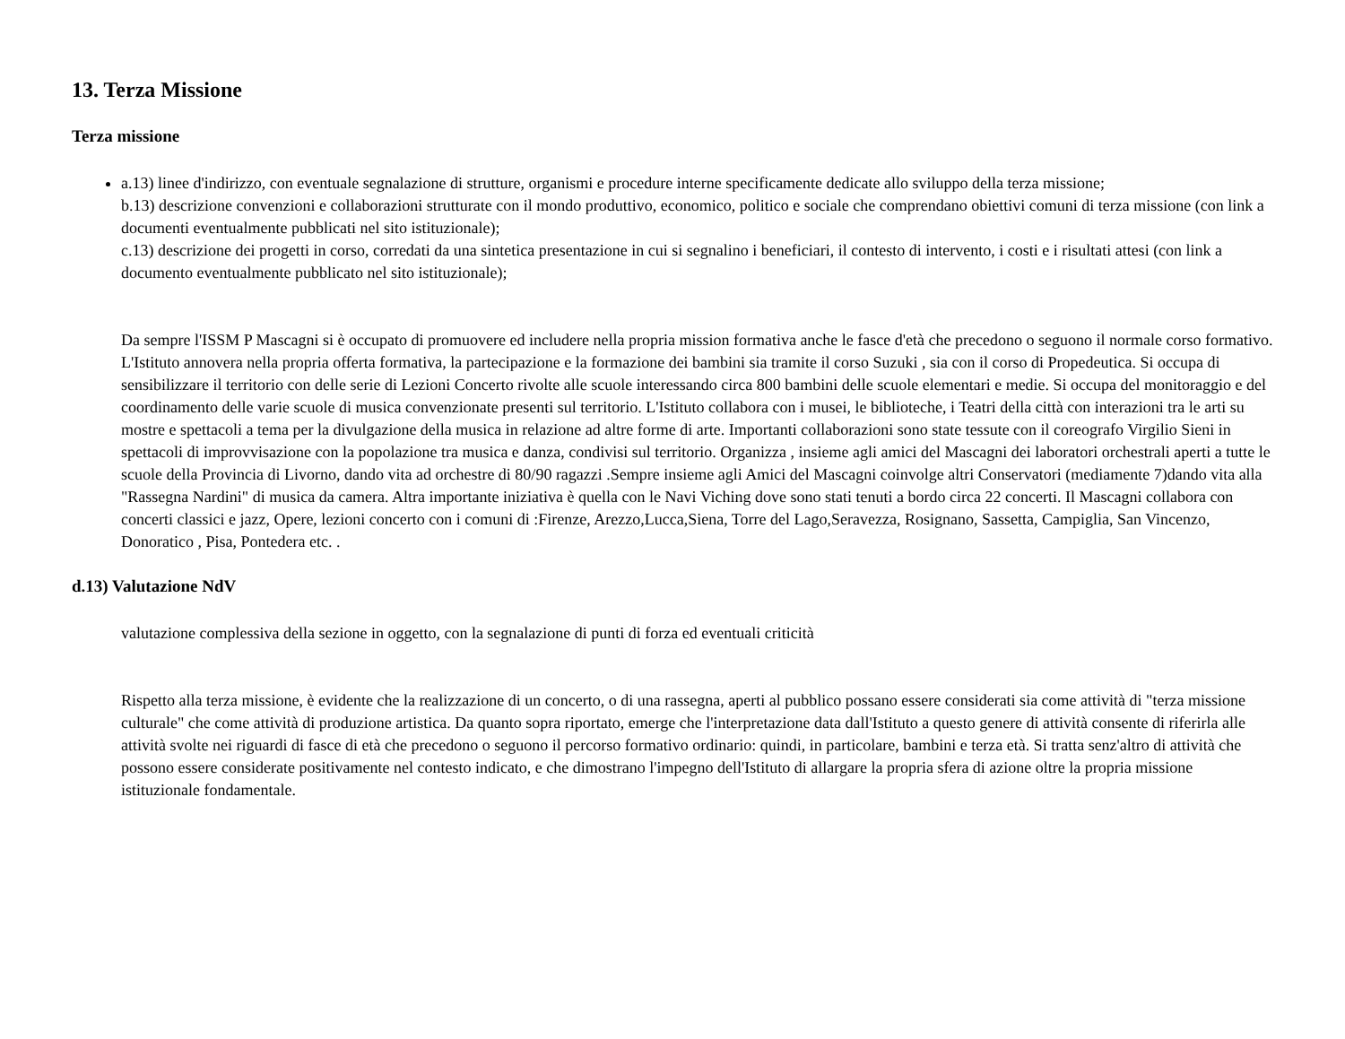13. Terza Missione
Terza missione
a.13) linee d'indirizzo, con eventuale segnalazione di strutture, organismi e procedure interne specificamente dedicate allo sviluppo della terza missione;
b.13) descrizione convenzioni e collaborazioni strutturate con il mondo produttivo, economico, politico e sociale che comprendano obiettivi comuni di terza missione (con link a documenti eventualmente pubblicati nel sito istituzionale);
c.13) descrizione dei progetti in corso, corredati da una sintetica presentazione in cui si segnalino i beneficiari, il contesto di intervento, i costi e i risultati attesi (con link a documento eventualmente pubblicato nel sito istituzionale);
Da sempre l'ISSM P Mascagni si è occupato di promuovere ed includere nella propria mission formativa anche le fasce d'età che precedono o seguono il normale corso formativo. L'Istituto annovera nella propria offerta formativa, la partecipazione e la formazione dei bambini sia tramite il corso Suzuki , sia con il corso di Propedeutica. Si occupa di sensibilizzare il territorio con delle serie di Lezioni Concerto rivolte alle scuole interessando circa 800 bambini delle scuole elementari e medie. Si occupa del monitoraggio e del coordinamento delle varie scuole di musica convenzionate presenti sul territorio. L'Istituto collabora con i musei, le biblioteche, i Teatri della città con interazioni tra le arti su mostre e spettacoli a tema per la divulgazione della musica in relazione ad altre forme di arte. Importanti collaborazioni sono state tessute con il coreografo Virgilio Sieni in spettacoli di improvvisazione con la popolazione tra musica e danza, condivisi sul territorio. Organizza , insieme agli amici del Mascagni dei laboratori orchestrali aperti a tutte le scuole della Provincia di Livorno, dando vita ad orchestre di 80/90 ragazzi .Sempre insieme agli Amici del Mascagni coinvolge altri Conservatori (mediamente 7)dando vita alla "Rassegna Nardini" di musica da camera. Altra importante iniziativa è quella con le Navi Viching dove sono stati tenuti a bordo circa 22 concerti. Il Mascagni collabora con concerti classici e jazz, Opere, lezioni concerto con i comuni di :Firenze, Arezzo,Lucca,Siena, Torre del Lago,Seravezza, Rosignano, Sassetta, Campiglia, San Vincenzo, Donoratico , Pisa, Pontedera etc. .
d.13) Valutazione NdV
valutazione complessiva della sezione in oggetto, con la segnalazione di punti di forza ed eventuali criticità
Rispetto alla terza missione, è evidente che la realizzazione di un concerto, o di una rassegna, aperti al pubblico possano essere considerati sia come attività di "terza missione culturale" che come attività di produzione artistica. Da quanto sopra riportato, emerge che l'interpretazione data dall'Istituto a questo genere di attività consente di riferirla alle attività svolte nei riguardi di fasce di età che precedono o seguono il percorso formativo ordinario: quindi, in particolare, bambini e terza età. Si tratta senz'altro di attività che possono essere considerate positivamente nel contesto indicato, e che dimostrano l'impegno dell'Istituto di allargare la propria sfera di azione oltre la propria missione istituzionale fondamentale.